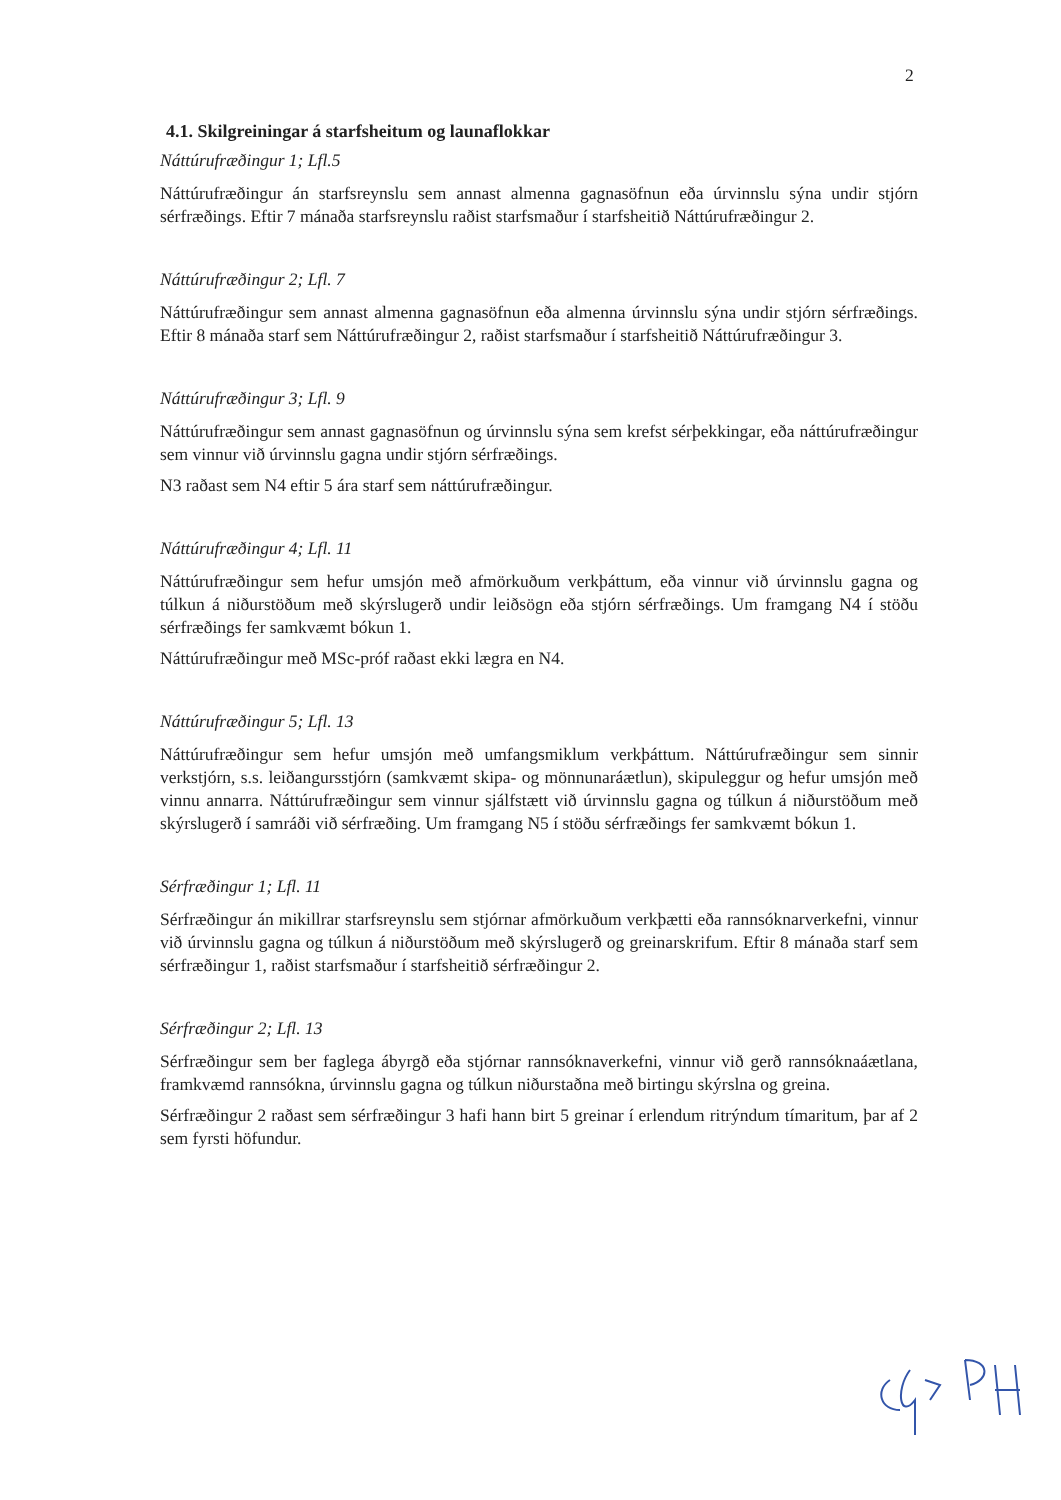2
4.1. Skilgreiningar á starfsheitum og launaflokkar
Náttúrufræðingur 1; Lfl.5
Náttúrufræðingur án starfsreynslu sem annast almenna gagnasöfnun eða úrvinnslu sýna undir stjórn sérfræðings. Eftir 7 mánaða starfsreynslu raðist starfsmaður í starfsheitið Náttúrufræðingur 2.
Náttúrufræðingur 2; Lfl. 7
Náttúrufræðingur sem annast almenna gagnasöfnun eða almenna úrvinnslu sýna undir stjórn sérfræðings. Eftir 8 mánaða starf sem Náttúrufræðingur 2, raðist starfsmaður í starfsheitið Náttúrufræðingur 3.
Náttúrufræðingur 3; Lfl. 9
Náttúrufræðingur sem annast gagnasöfnun og úrvinnslu sýna sem krefst sérþekkingar, eða náttúrufræðingur sem vinnur við úrvinnslu gagna undir stjórn sérfræðings.
N3 raðast sem N4 eftir 5 ára starf sem náttúrufræðingur.
Náttúrufræðingur 4; Lfl. 11
Náttúrufræðingur sem hefur umsjón með afmörkuðum verkþáttum, eða vinnur við úrvinnslu gagna og túlkun á niðurstöðum með skýrslugerð undir leiðsögn eða stjórn sérfræðings. Um framgang N4 í stöðu sérfræðings fer samkvæmt bókun 1.
Náttúrufræðingur með MSc-próf raðast ekki lægra en N4.
Náttúrufræðingur 5; Lfl. 13
Náttúrufræðingur sem hefur umsjón með umfangsmiklum verkþáttum. Náttúrufræðingur sem sinnir verkstjórn, s.s. leiðangursstjórn (samkvæmt skipa- og mönnunaráætlun), skipuleggur og hefur umsjón með vinnu annarra. Náttúrufræðingur sem vinnur sjálfstætt við úrvinnslu gagna og túlkun á niðurstöðum með skýrslugerð í samráði við sérfræðing. Um framgang N5 í stöðu sérfræðings fer samkvæmt bókun 1.
Sérfræðingur 1; Lfl. 11
Sérfræðingur án mikillrar starfsreynslu sem stjórnar afmörkuðum verkþætti eða rannsóknarverkefni, vinnur við úrvinnslu gagna og túlkun á niðurstöðum með skýrslugerð og greinarskrifum. Eftir 8 mánaða starf sem sérfræðingur 1, raðist starfsmaður í starfsheitið sérfræðingur 2.
Sérfræðingur 2; Lfl. 13
Sérfræðingur sem ber faglega ábyrgð eða stjórnar rannsóknaverkefni, vinnur við gerð rannsóknaáætlana, framkvæmd rannsókna, úrvinnslu gagna og túlkun niðurstaðna með birtingu skýrslna og greina.
Sérfræðingur 2 raðast sem sérfræðingur 3 hafi hann birt 5 greinar í erlendum ritrýndum tímaritum, þar af 2 sem fyrsti höfundur.